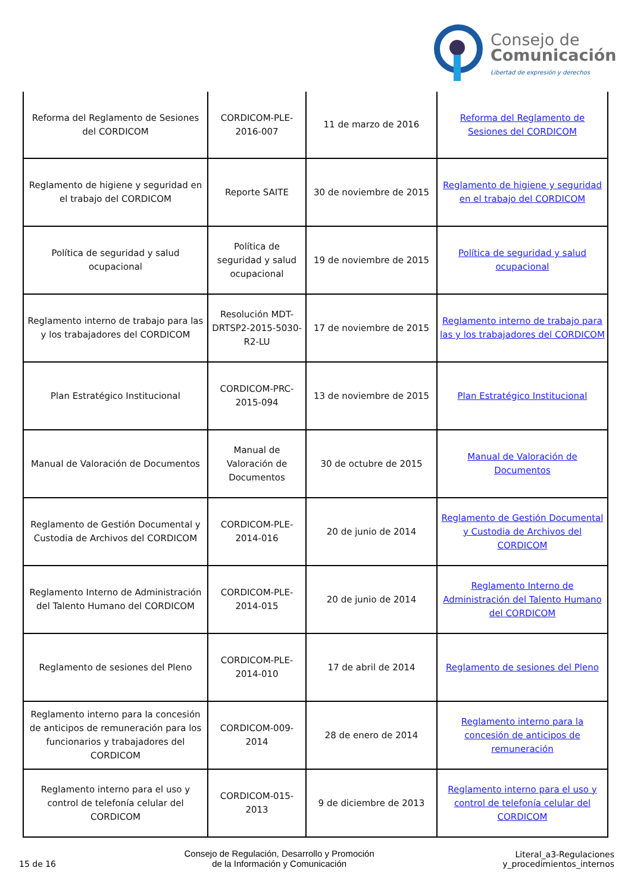Consejo de
Comunicación
Libertad de expresión y derechos
| Reforma del Reglamento de Sesiones del CORDICOM | CORDICOM-PLE-2016-007 | 11 de marzo de 2016 | Reforma del Reglamento de Sesiones del CORDICOM |
| Reglamento de higiene y seguridad en el trabajo del CORDICOM | Reporte SAITE | 30 de noviembre de 2015 | Reglamento de higiene y seguridad en el trabajo del CORDICOM |
| Política de seguridad y salud ocupacional | Política de seguridad y salud ocupacional | 19 de noviembre de 2015 | Política de seguridad y salud ocupacional |
| Reglamento interno de trabajo para las y los trabajadores del CORDICOM | Resolución MDT-DRTSP2-2015-5030-R2-LU | 17 de noviembre de 2015 | Reglamento interno de trabajo para las y los trabajadores del CORDICOM |
| Plan Estratégico Institucional | CORDICOM-PRC-2015-094 | 13 de noviembre de 2015 | Plan Estratégico Institucional |
| Manual de Valoración de Documentos | Manual de Valoración de Documentos | 30 de octubre de 2015 | Manual de Valoración de Documentos |
| Reglamento de Gestión Documental y Custodia de Archivos del CORDICOM | CORDICOM-PLE-2014-016 | 20 de junio de 2014 | Reglamento de Gestión Documental y Custodia de Archivos del CORDICOM |
| Reglamento Interno de Administración del Talento Humano del CORDICOM | CORDICOM-PLE-2014-015 | 20 de junio de 2014 | Reglamento Interno de Administración del Talento Humano del CORDICOM |
| Reglamento de sesiones del Pleno | CORDICOM-PLE-2014-010 | 17 de abril de 2014 | Reglamento de sesiones del Pleno |
| Reglamento interno para la concesión de anticipos de remuneración para los funcionarios y trabajadores del CORDICOM | CORDICOM-009-2014 | 28 de enero de 2014 | Reglamento interno para la concesión de anticipos de remuneración |
| Reglamento interno para el uso y control de telefonía celular del CORDICOM | CORDICOM-015-2013 | 9 de diciembre de 2013 | Reglamento interno para el uso y control de telefonía celular del CORDICOM |
15 de 16
Consejo de Regulación, Desarrollo y Promoción
de la Información y Comunicación
Literal_a3-Regulaciones
y_procedimientos_internos